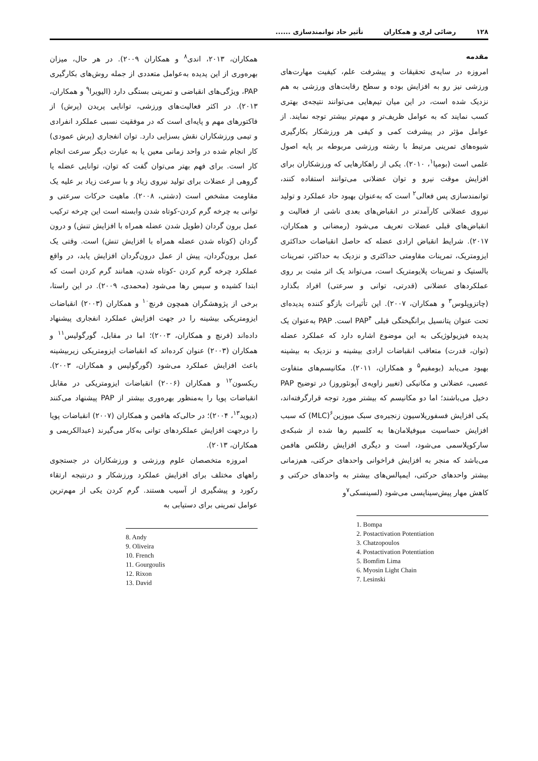۱۲۸ رضائی لری و همکاران تأثیر حاد توانمندسازی ......
مقدمه
امروزه در سایه‌ی تحقیقات و پیشرفت علم، کیفیت مهارت‌های ورزشی نیز رو به افزایش بوده و سطح رقابت‌های ورزشی به هم نزدیک شده است، در این میان تیم‌هایی می‌توانند نتیجه‌ی بهتری کسب نمایند که به عوامل ظریف‌تر و مهم‌تر بیشتر توجه نمایند. از عوامل مؤثر در پیشرفت کمی و کیفی هر ورزشکار بکارگیری شیوه‌های تمرینی مرتبط با رشته ورزشی مربوطه بر پایه اصول علمی است (بومپا<sup>۱</sup>، ۲۰۱۰). یکی از راهکارهایی که ورزشکاران برای افزایش موقت نیرو و توان عضلانی می‌توانند استفاده کنند، توانمندسازی پس فعالی<sup>۲</sup> است که به‌عنوان بهبود حاد عملکرد و تولید نیروی عضلانی کارآمدتر در انقباض‌های بعدی ناشی از فعالیت و انقباض‌های قبلی عضلات تعریف می‌شود (رمضانی و همکاران، ۲۰۱۷). شرایط انقباض ارادی عضله که حاصل انقباضات حداکثری ایزومتریک، تمرینات مقاومتی حداکثری و نزدیک به حداکثر، تمرینات بالستیک و تمرینات پلایومتریک است، می‌تواند یک اثر مثبت بر روی عملکردهای عضلانی (قدرتی، توانی و سرعتی) افراد بگذارد (چاتزوپلوس<sup>۳</sup> و همکاران، ۲۰۰۷). این تأثیرات بازگو کننده پدیده‌ای تحت عنوان پتانسیل برانگیختگی قبلی PAP<sup>۴</sup> است. PAP به‌عنوان یک پدیده فیزیولوژیکی به این موضوع اشاره دارد که عملکرد عضله (توان، قدرت) متعاقب انقباضات ارادی بیشینه و نزدیک به بیشینه بهبود می‌یابد (بومفیم<sup>۵</sup> و همکاران، ۲۰۱۱). مکانیسم‌های متفاوت عصبی، عضلانی و مکانیکی (تغییر زاویه‌ی آپونئوروز) در توضیح PAP دخیل می‌باشند؛ اما دو مکانیسم که بیشتر مورد توجه قرارگرفته‌اند، یکی افزایش فسفوریلاسیون زنجیره‌ی سبک میوزین<sup>۶</sup>(MLC) که سبب افزایش حساسیت میوفیلامان‌ها به کلسیم رها شده از شبکه‌ی سارکوپلاسمی می‌شود، است و دیگری افزایش رفلکس هافمن می‌باشد که منجر به افزایش فراخوانی واحدهای حرکتی، هم‌زمانی بیشتر واحدهای حرکتی، ایمپالس‌های بیشتر به واحدهای حرکتی و کاهش مهار پیش‌سیناپسی می‌شود (لسینسکی<sup>۷</sup>و
1. Bompa
2. Postactivation Potentiation
3. Chatzopoulos
4. Postactivation Potentiation
5. Bomfim Lima
6. Myosin Light Chain
7. Lesinski
همکاران، ۲۰۱۳، اندی<sup>۸</sup> و همکاران ۲۰۰۹). در هر حال، میزان بهره‌وری از این پدیده به‌عوامل متعددی از جمله روش‌های بکارگیری PAP، ویژگی‌های انقباضی و تمرینی بستگی دارد (الیویرا<sup>۹</sup> و همکاران، ۲۰۱۳). در اکثر فعالیت‌های ورزشی، توانایی پریدن (پرش) از فاکتورهای مهم و پایه‌ای است که در موفقیت نسبی عملکرد انفرادی و تیمی ورزشکاران نقش بسزایی دارد. توان انفجاری (پرش عمودی) کار انجام شده در واحد زمانی معین یا به عبارت دیگر سرعت انجام کار است. برای فهم بهتر می‌توان گفت که توان، توانایی عضله یا گروهی از عضلات برای تولید نیروی زیاد و با سرعت زیاد بر علیه یک مقاومت مشخص است (دشتی، ۲۰۰۸). ماهیت حرکات سرعتی و توانی به چرخه گرم کردن-کوتاه شدن وابسته است این چرخه ترکیب عمل برون گردان (طویل شدن عضله همراه با افزایش تنش) و درون گردان (کوتاه شدن عضله همراه با افزایش تنش) است. وقتی یک عمل برون‌گردان، پیش از عمل درون‌گردان افزایش یابد، در واقع عملکرد چرخه گرم کردن -کوتاه شدن، همانند گرم کردن است که ابتدا کشیده و سپس رها می‌شود (محمدی، ۲۰۰۹). در این راستا، برخی از پژوهشگران همچون فرنچ<sup>۱۰</sup> و همکاران (۲۰۰۳) انقباضات ایزومتریکی بیشینه را در جهت افزایش عملکرد انفجاری پیشنهاد داده‌اند (فرنچ و همکاران، ۲۰۰۳)؛ اما در مقابل، گورگولیس<sup>۱۱</sup> و همکاران (۲۰۰۳) عنوان کرده‌اند که انقباضات ایزومتریکی زیربیشینه باعث افزایش عملکرد می‌شود (گورگولیس و همکاران، ۲۰۰۳). ریکسون<sup>۱۲</sup> و همکاران (۲۰۰۶) انقباضات ایزومتریکی در مقابل انقباضات پویا را به‌منظور بهره‌وری بیشتر از PAP پیشنهاد می‌کنند (دیوید<sup>۱۳</sup>، ۲۰۰۴)؛ در حالی‌که هافمن و همکاران (۲۰۰۷) انقباضات پویا را درجهت افزایش عملکردهای توانی به‌کار می‌گیرند (عبدالکریمی و همکاران، ۲۰۱۳).
امروزه متخصصان علوم ورزشی و ورزشکاران در جستجوی راههای مختلف برای افزایش عملکرد ورزشکار و درنتیجه ارتقاء رکورد و پیشگیری از آسیب هستند. گرم کردن یکی از مهم‌ترین عوامل تمرینی برای دستیابی به
8. Andy
9. Oliveira
10. French
11. Gourgoulis
12. Rixon
13. David